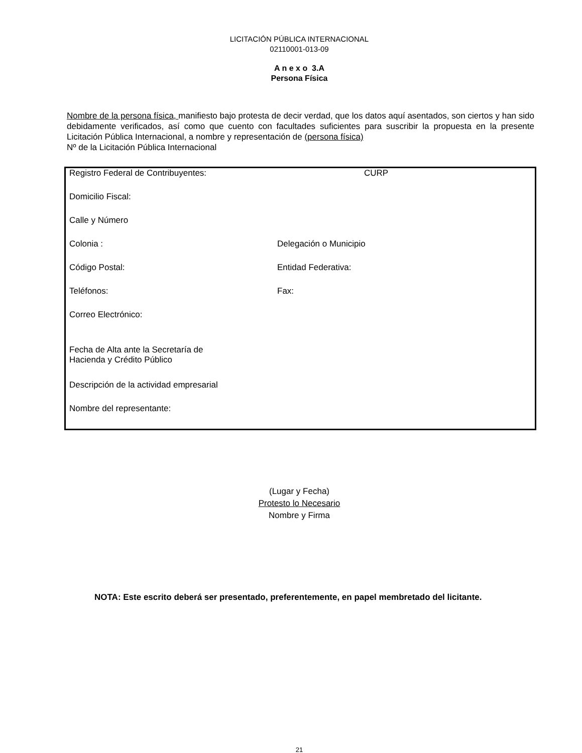LICITACIÓN PÚBLICA INTERNACIONAL
02110001-013-09
A n e x o 3.A
Persona Física
Nombre de la persona física, manifiesto bajo protesta de decir verdad, que los datos aquí asentados, son ciertos y han sido debidamente verificados, así como que cuento con facultades suficientes para suscribir la propuesta en la presente Licitación Pública Internacional, a nombre y representación de (persona física)
Nº de la Licitación Pública Internacional
| Registro Federal de Contribuyentes: | CURP |
| Domicilio Fiscal: | |
| Calle y Número | |
| Colonia : | Delegación o Municipio |
| Código Postal: | Entidad Federativa: |
| Teléfonos: | Fax: |
| Correo Electrónico: | |
| Fecha de Alta ante la Secretaría de Hacienda y Crédito Público | |
| Descripción de la actividad empresarial | |
| Nombre del representante: | |
(Lugar y Fecha)
Protesto lo Necesario
Nombre y Firma
NOTA: Este escrito deberá ser presentado, preferentemente, en papel membretado del licitante.
21